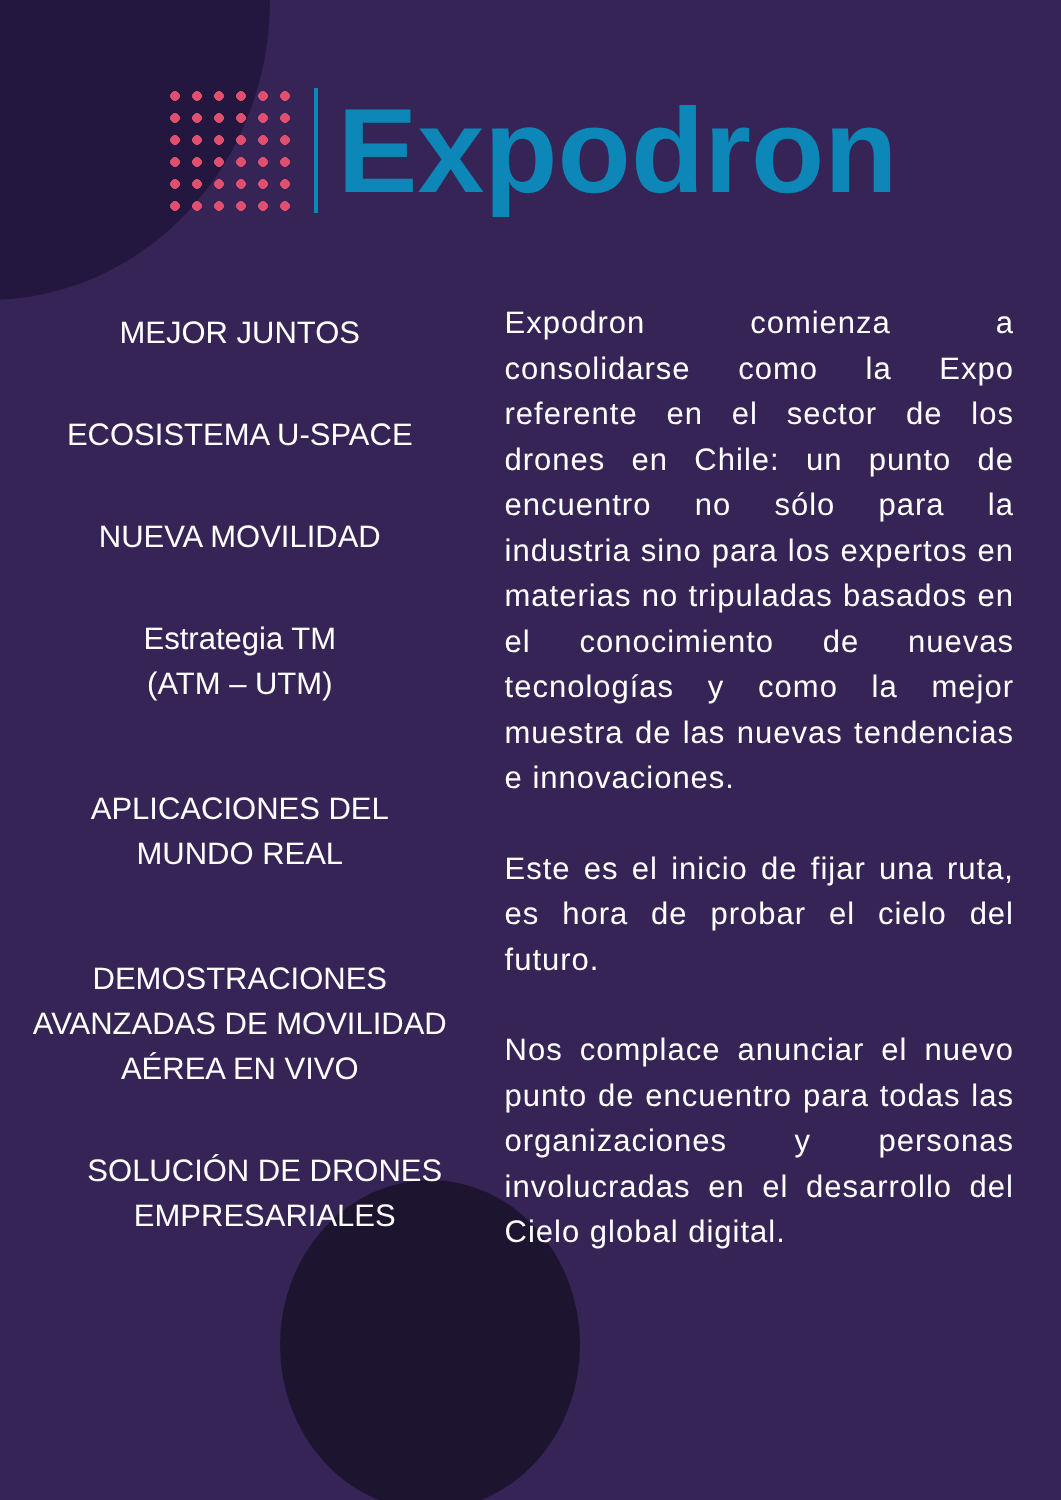Expodron
MEJOR JUNTOS
ECOSISTEMA U-SPACE
NUEVA MOVILIDAD
Estrategia TM
(ATM – UTM)
APLICACIONES DEL MUNDO REAL
DEMOSTRACIONES AVANZADAS DE MOVILIDAD AÉREA EN VIVO
SOLUCIÓN DE DRONES EMPRESARIALES
Expodron comienza a consolidarse como la Expo referente en el sector de los drones en Chile: un punto de encuentro no sólo para la industria sino para los expertos en materias no tripuladas basados en el conocimiento de nuevas tecnologías y como la mejor muestra de las nuevas tendencias e innovaciones.
Este es el inicio de fijar una ruta, es hora de probar el cielo del futuro.
Nos complace anunciar el nuevo punto de encuentro para todas las organizaciones y personas involucradas en el desarrollo del Cielo global digital.